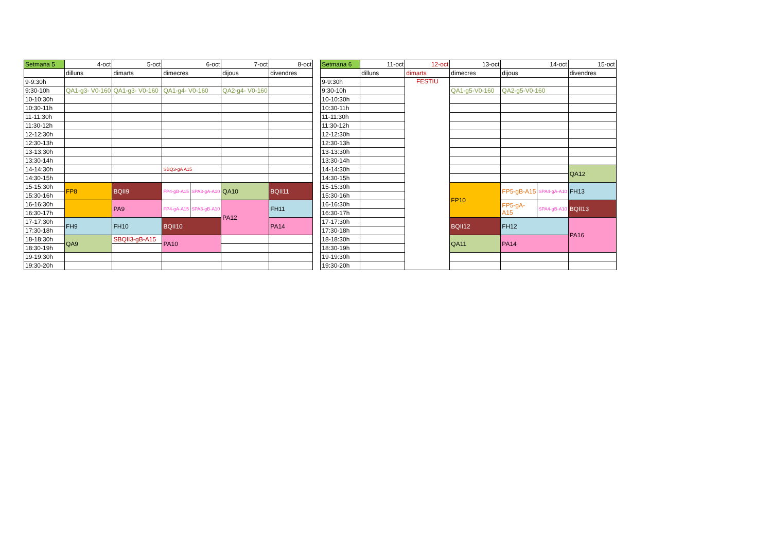| Setmana 5 | 4-oct | 5-oct | 6-oct | | 7-oct | 8-oct |
| --- | --- | --- | --- | --- | --- | --- |
| | dilluns | dimarts | dimecres | | dijous | divendres |
| 9-9:30h | | | | | | |
| 9:30-10h | QA1-g3- V0-160 | QA1-g3- V0-160 | QA1-g4- V0-160 | | QA2-g4- V0-160 | |
| 10-10:30h | | | | | | |
| 10:30-11h | | | | | | |
| 11-11:30h | | | | | | |
| 11:30-12h | | | | | | |
| 12-12:30h | | | | | | |
| 12:30-13h | | | | | | |
| 13-13:30h | | | | | | |
| 13:30-14h | | | | | | |
| 14-14:30h | | | SBQ3-gA A15 | | | |
| 14:30-15h | | | | | | |
| 15-15:30h | FP8 | BQII9 | FP4-gB-A15 | SPA3-gA-A10 | QA10 | BQII11 |
| 15:30-16h | | | | | | |
| 16-16:30h | | PA9 | FP4-gA-A15 | SPA3-gB-A10 | PA12 | FH11 |
| 16:30-17h | | | | | | |
| 17-17:30h | FH9 | FH10 | BQII10 | | | PA14 |
| 17:30-18h | | | | | | |
| 18-18:30h | QA9 | SBQII3-gB-A15 | PA10 | | | |
| 18:30-19h | | | | | | |
| 19-19:30h | | | | | | |
| 19:30-20h | | | | | | |
| Setmana 6 | 11-oct | 12-oct | 13-oct | 14-oct | | 15-oct |
| --- | --- | --- | --- | --- | --- | --- |
| | dilluns | dimarts | dimecres | dijous | | divendres |
| 9-9:30h | | FESTIU | | | | |
| 9:30-10h | | | QA1-g5-V0-160 | QA2-g5-V0-160 | | |
| 10-10:30h | | | | | | |
| 10:30-11h | | | | | | |
| 11-11:30h | | | | | | |
| 11:30-12h | | | | | | |
| 12-12:30h | | | | | | |
| 12:30-13h | | | | | | |
| 13-13:30h | | | | | | |
| 13:30-14h | | | | | | |
| 14-14:30h | | | | | | QA12 |
| 14:30-15h | | | | | | |
| 15-15:30h | | | FP10 | FP5-gB-A15 | SPA4-gA-A10 | FH13 |
| 15:30-16h | | | | | | |
| 16-16:30h | | | | FP5-gA- A15 | SPA4-gB-A10 | BQII13 |
| 16:30-17h | | | | | | |
| 17-17:30h | | | BQII12 | FH12 | | PA16 |
| 17:30-18h | | | | | | |
| 18-18:30h | | | QA11 | PA14 | | |
| 18:30-19h | | | | | | |
| 19-19:30h | | | | | | |
| 19:30-20h | | | | | | |